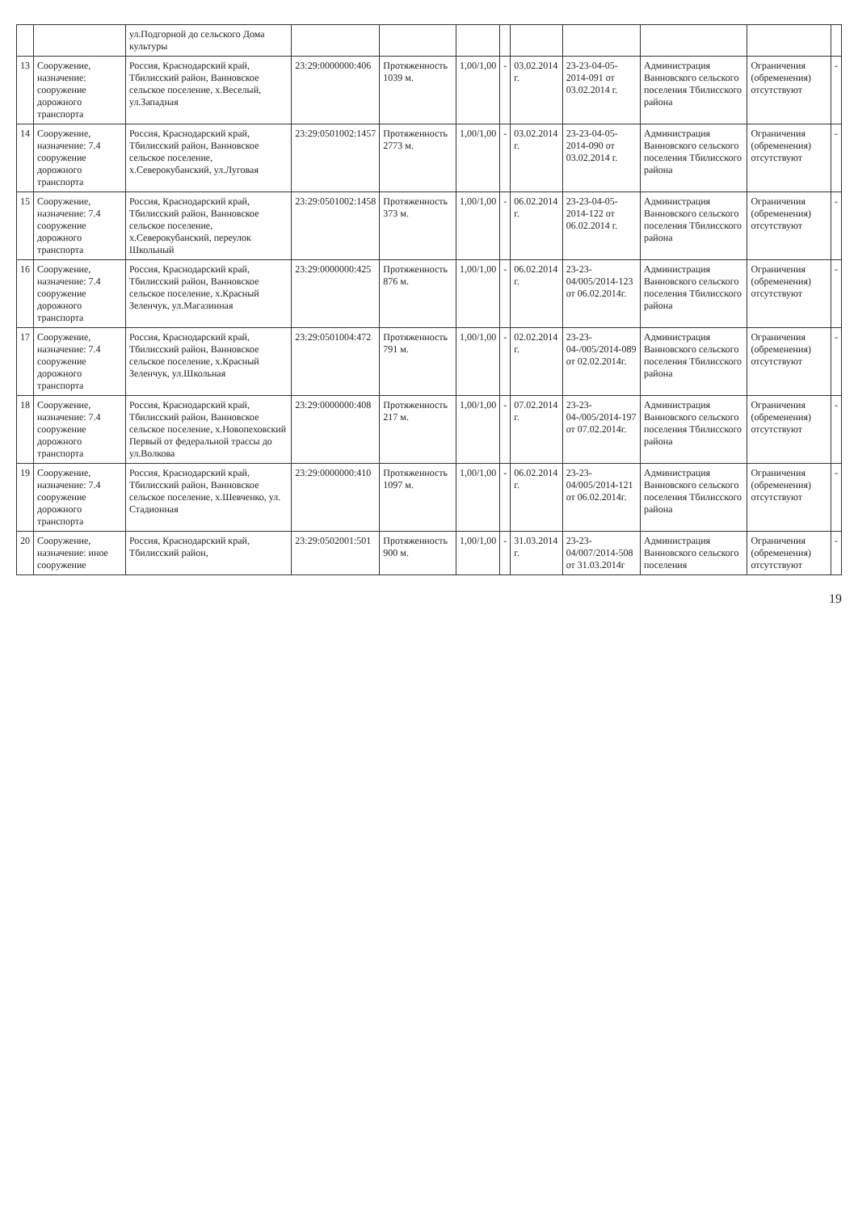| | | ул.Подгорной до сельского Дома культуры | | | | | | | | | |
| 13 | Сооружение, назначение: сооружение дорожного транспорта | Россия, Краснодарский край, Тбилисский район, Ванновское сельское поселение, х.Веселый, ул.Западная | 23:29:0000000:406 | Протяженность 1039 м. | 1,00/1,00 | - | 03.02.2014 г. | 23-23-04-05-2014-091 от 03.02.2014 г. | Администрация Ванновского сельского поселения Тбилисского района | Ограничения (обременения) отсутствуют | - |
| 14 | Сооружение, назначение: 7.4 сооружение дорожного транспорта | Россия, Краснодарский край, Тбилисский район, Ванновское сельское поселение, х.Северокубанский, ул.Луговая | 23:29:0501002:1457 | Протяженность 2773 м. | 1,00/1,00 | - | 03.02.2014 г. | 23-23-04-05-2014-090 от 03.02.2014 г. | Администрация Ванновского сельского поселения Тбилисского района | Ограничения (обременения) отсутствуют | - |
| 15 | Сооружение, назначение: 7.4 сооружение дорожного транспорта | Россия, Краснодарский край, Тбилисский район, Ванновское сельское поселение, х.Северокубанский, переулок Школьный | 23:29:0501002:1458 | Протяженность 373 м. | 1,00/1,00 | - | 06.02.2014 г. | 23-23-04-05-2014-122 от 06.02.2014 г. | Администрация Ванновского сельского поселения Тбилисского района | Ограничения (обременения) отсутствуют | - |
| 16 | Сооружение, назначение: 7.4 сооружение дорожного транспорта | Россия, Краснодарский край, Тбилисский район, Ванновское сельское поселение, х.Красный Зеленчук, ул.Магазинная | 23:29:0000000:425 | Протяженность 876 м. | 1,00/1,00 | - | 06.02.2014 г. | 23-23-04/005/2014-123 от 06.02.2014г. | Администрация Ванновского сельского поселения Тбилисского района | Ограничения (обременения) отсутствуют | - |
| 17 | Сооружение, назначение: 7.4 сооружение дорожного транспорта | Россия, Краснодарский край, Тбилисский район, Ванновское сельское поселение, х.Красный Зеленчук, ул.Школьная | 23:29:0501004:472 | Протяженность 791 м. | 1,00/1,00 | - | 02.02.2014 г. | 23-23-04-/005/2014-089 от 02.02.2014г. | Администрация Ванновского сельского поселения Тбилисского района | Ограничения (обременения) отсутствуют | - |
| 18 | Сооружение, назначение: 7.4 сооружение дорожного транспорта | Россия, Краснодарский край, Тбилисский район, Ванновское сельское поселение, х.Новопеховский Первый от федеральной трассы до ул.Волкова | 23:29:0000000:408 | Протяженность 217 м. | 1,00/1,00 | - | 07.02.2014 г. | 23-23-04-/005/2014-197 от 07.02.2014г. | Администрация Ванновского сельского поселения Тбилисского района | Ограничения (обременения) отсутствуют | - |
| 19 | Сооружение, назначение: 7.4 сооружение дорожного транспорта | Россия, Краснодарский край, Тбилисский район, Ванновское сельское поселение, х.Шевченко, ул. Стадионная | 23:29:0000000:410 | Протяженность 1097 м. | 1,00/1,00 | - | 06.02.2014 г. | 23-23-04/005/2014-121 от 06.02.2014г. | Администрация Ванновского сельского поселения Тбилисского района | Ограничения (обременения) отсутствуют | - |
| 20 | Сооружение, назначение: иное сооружение | Россия, Краснодарский край, Тбилисский район, | 23:29:0502001:501 | Протяженность 900 м. | 1,00/1,00 | - | 31.03.2014 г. | 23-23-04/007/2014-508 от 31.03.2014г | Администрация Ванновского сельского поселения | Ограничения (обременения) отсутствуют | - |
19